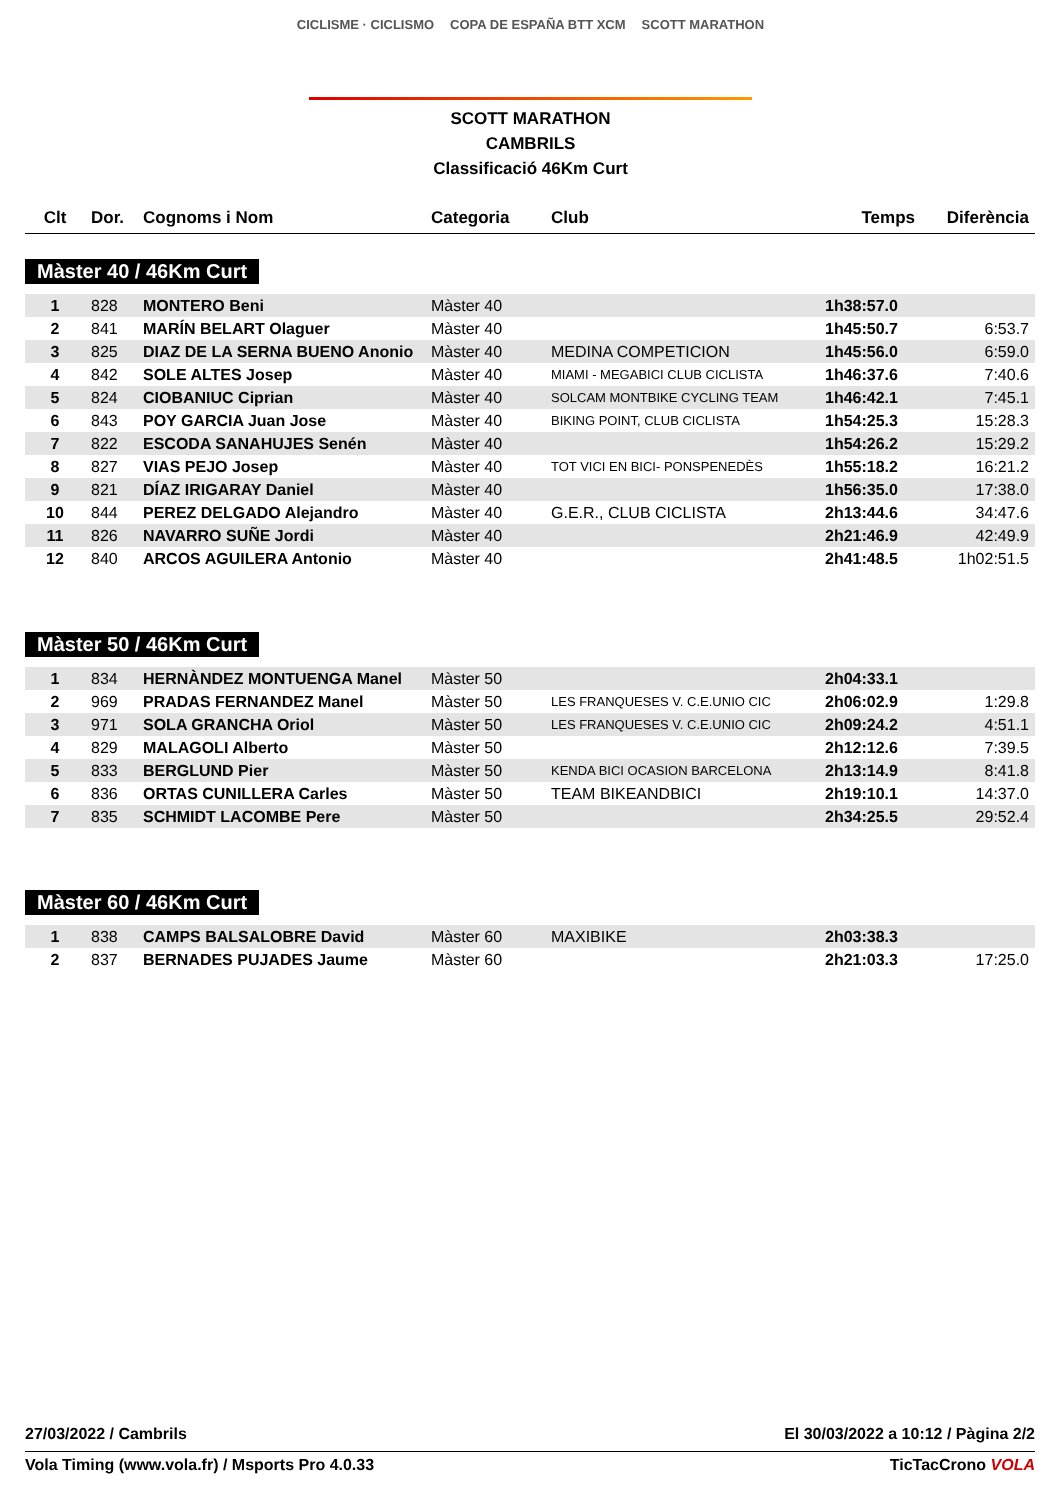CICLISME · CICLISMO COPA DE ESPAÑA BTT XCM SCOTT MARATHON
SCOTT MARATHON
CAMBRILS
Classificació 46Km Curt
| Clt | Dor. | Cognoms i Nom | Categoria | Club | Temps | Diferència |
| --- | --- | --- | --- | --- | --- | --- |
Màster 40 / 46Km Curt
| 1 | 828 | MONTERO Beni | Màster 40 | | 1h38:57.0 | |
| 2 | 841 | MARÍN BELART Olaguer | Màster 40 | | 1h45:50.7 | 6:53.7 |
| 3 | 825 | DIAZ DE LA SERNA BUENO Anonio | Màster 40 | MEDINA COMPETICION | 1h45:56.0 | 6:59.0 |
| 4 | 842 | SOLE ALTES Josep | Màster 40 | MIAMI - MEGABICI CLUB CICLISTA | 1h46:37.6 | 7:40.6 |
| 5 | 824 | CIOBANIUC Ciprian | Màster 40 | SOLCAM MONTBIKE CYCLING TEAM | 1h46:42.1 | 7:45.1 |
| 6 | 843 | POY GARCIA Juan Jose | Màster 40 | BIKING POINT, CLUB CICLISTA | 1h54:25.3 | 15:28.3 |
| 7 | 822 | ESCODA SANAHUJES Senén | Màster 40 | | 1h54:26.2 | 15:29.2 |
| 8 | 827 | VIAS PEJO Josep | Màster 40 | TOT VICI EN BICI- PONSPENEDÈS | 1h55:18.2 | 16:21.2 |
| 9 | 821 | DÍAZ IRIGARAY Daniel | Màster 40 | | 1h56:35.0 | 17:38.0 |
| 10 | 844 | PEREZ DELGADO Alejandro | Màster 40 | G.E.R., CLUB CICLISTA | 2h13:44.6 | 34:47.6 |
| 11 | 826 | NAVARRO SUÑE Jordi | Màster 40 | | 2h21:46.9 | 42:49.9 |
| 12 | 840 | ARCOS AGUILERA Antonio | Màster 40 | | 2h41:48.5 | 1h02:51.5 |
Màster 50 / 46Km Curt
| 1 | 834 | HERNÀNDEZ MONTUENGA Manel | Màster 50 | | 2h04:33.1 | |
| 2 | 969 | PRADAS FERNANDEZ Manel | Màster 50 | LES FRANQUESES V. C.E.UNIO CIC | 2h06:02.9 | 1:29.8 |
| 3 | 971 | SOLA GRANCHA Oriol | Màster 50 | LES FRANQUESES V. C.E.UNIO CIC | 2h09:24.2 | 4:51.1 |
| 4 | 829 | MALAGOLI Alberto | Màster 50 | | 2h12:12.6 | 7:39.5 |
| 5 | 833 | BERGLUND Pier | Màster 50 | KENDA BICI OCASION BARCELONA | 2h13:14.9 | 8:41.8 |
| 6 | 836 | ORTAS CUNILLERA Carles | Màster 50 | TEAM BIKEANDBICI | 2h19:10.1 | 14:37.0 |
| 7 | 835 | SCHMIDT LACOMBE Pere | Màster 50 | | 2h34:25.5 | 29:52.4 |
Màster 60 / 46Km Curt
| 1 | 838 | CAMPS BALSALOBRE David | Màster 60 | MAXIBIKE | 2h03:38.3 | |
| 2 | 837 | BERNADES PUJADES Jaume | Màster 60 | | 2h21:03.3 | 17:25.0 |
27/03/2022 / Cambrils El 30/03/2022 a 10:12 / Pàgina 2/2
Vola Timing (www.vola.fr) / Msports Pro 4.0.33 TicTacCrono VOLA